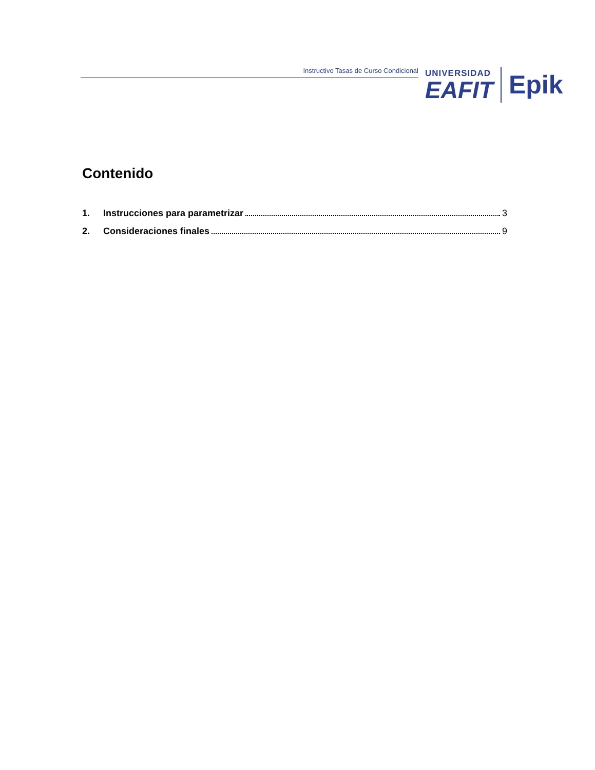Instructivo Tasas de Curso Condicional
UNIVERSIDAD
EAFIT
Epik
Contenido
1. Instrucciones para parametrizar 3
2. Consideraciones finales 9